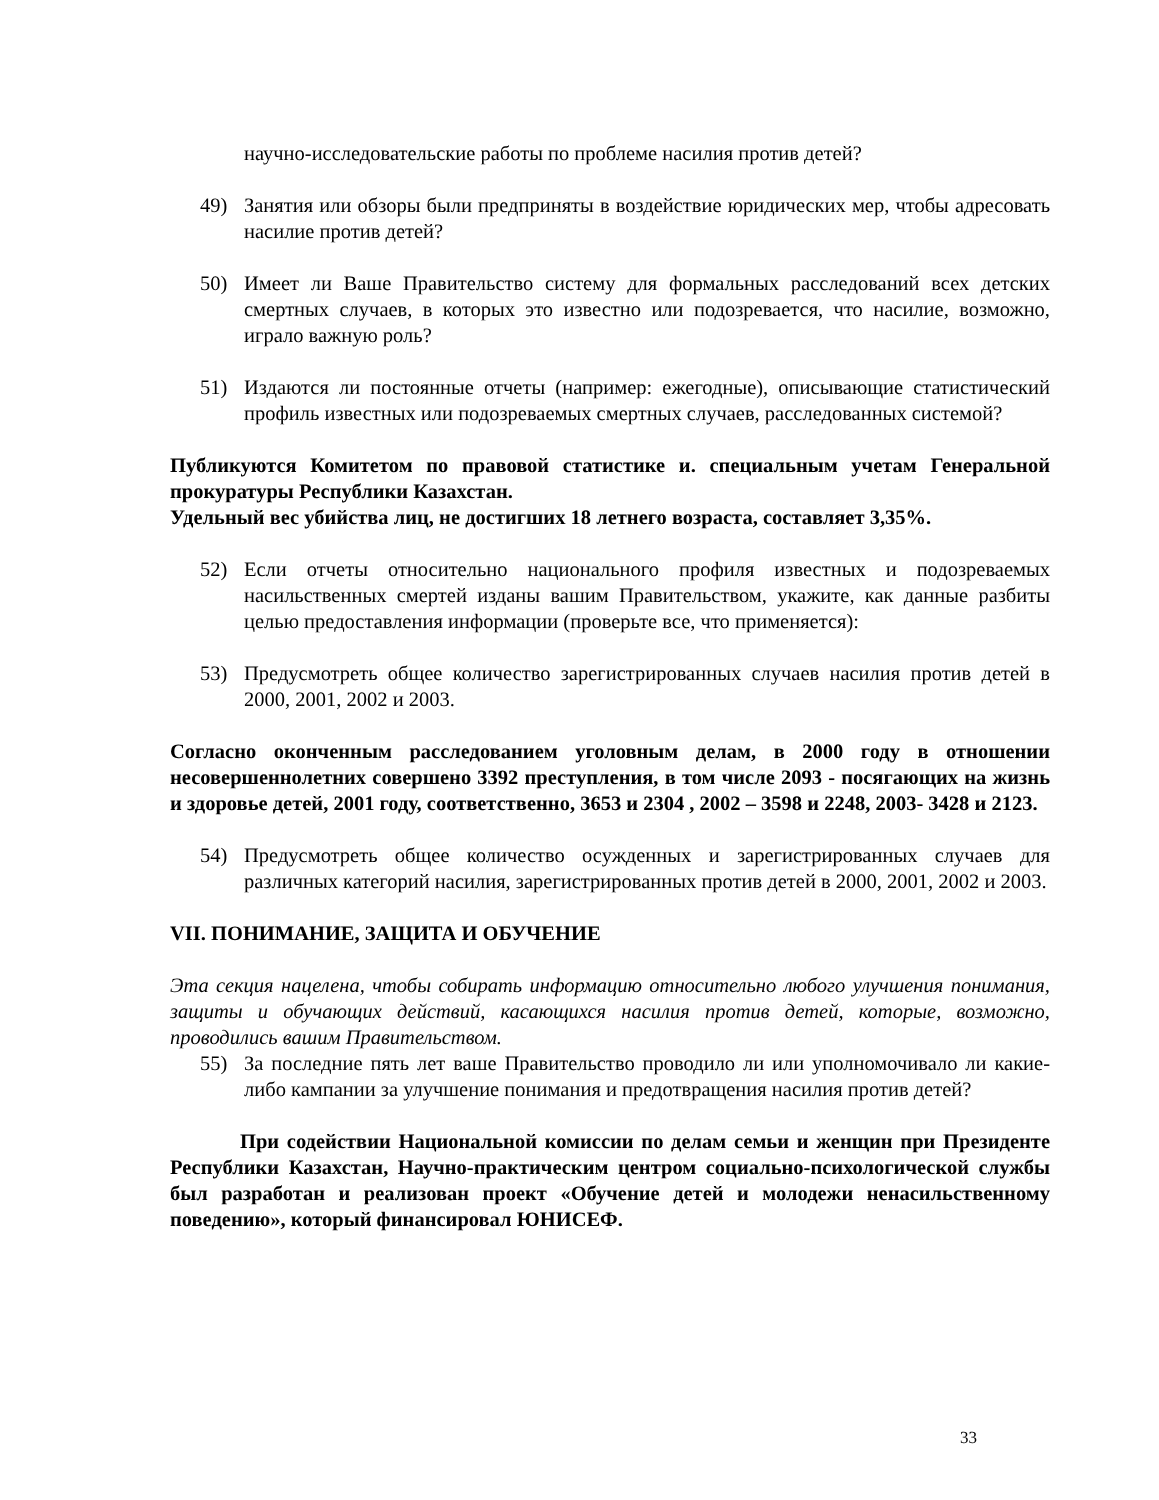научно-исследовательские работы по проблеме насилия против детей?
49) Занятия или обзоры были предприняты в воздействие юридических мер, чтобы адресовать насилие против детей?
50) Имеет ли Ваше Правительство систему для формальных расследований всех детских смертных случаев, в которых это известно или подозревается, что насилие, возможно, играло важную роль?
51) Издаются ли постоянные отчеты (например: ежегодные), описывающие статистический профиль известных или подозреваемых смертных случаев, расследованных системой?
Публикуются Комитетом по правовой статистике и. специальным учетам Генеральной прокуратуры Республики Казахстан.
Удельный вес убийства лиц, не достигших 18 летнего возраста, составляет 3,35%.
52) Если отчеты относительно национального профиля известных и подозреваемых насильственных смертей изданы вашим Правительством, укажите, как данные разбиты целью предоставления информации (проверьте все, что применяется):
53) Предусмотреть общее количество зарегистрированных случаев насилия против детей в 2000, 2001, 2002 и 2003.
Согласно оконченным расследованием уголовным делам, в 2000 году в отношении несовершеннолетних совершено 3392 преступления, в том числе 2093 - посягающих на жизнь и здоровье детей, 2001 году, соответственно, 3653 и 2304 , 2002 – 3598 и 2248, 2003- 3428 и 2123.
54) Предусмотреть общее количество осужденных и зарегистрированных случаев для различных категорий насилия, зарегистрированных против детей в 2000, 2001, 2002 и 2003.
VII. ПОНИМАНИЕ, ЗАЩИТА И ОБУЧЕНИЕ
Эта секция нацелена, чтобы собирать информацию относительно любого улучшения понимания, защиты и обучающих действий, касающихся насилия против детей, которые, возможно, проводились вашим Правительством.
55) За последние пять лет ваше Правительство проводило ли или уполномочивало ли какие-либо кампании за улучшение понимания и предотвращения насилия против детей?
При содействии Национальной комиссии по делам семьи и женщин при Президенте Республики Казахстан, Научно-практическим центром социально-психологической службы был разработан и реализован проект «Обучение детей и молодежи ненасильственному поведению», который финансировал ЮНИСЕФ.
33